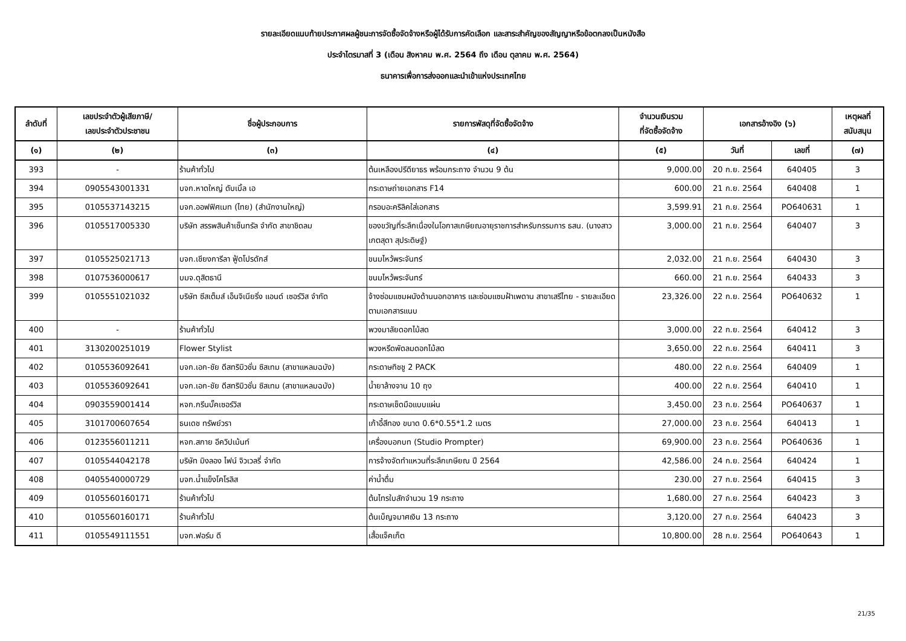รายละเอียดแนบท้ายประกาศผลผู้ชนะการจัดซื้อจัดจ้างหรือผู้ได้รับการคัดเลือก และสาระสำคัญของสัญญาหรือข้อตกลงเป็นหนังสือ
ประจำไตรมาสที่ 3 (เดือน สิงหาคม พ.ศ. 2564 ถึง เดือน ตุลาคม พ.ศ. 2564)
ธนาคารเพื่อการส่งออกและนำเข้าแห่งประเทศไทย
| ลำดับที่ | เลขประจำตัวผู้เสียภาษี/ เลขประจำตัวประชาชน | ชื่อผู้ประกอบการ | รายการพัสดุที่จัดซื้อจัดจ้าง | จำนวนเงินรวม ที่จัดซื้อจัดจ้าง | เอกสารอ้างอิง (๖) | | เหตุผลที่ สนับสนุน |
| --- | --- | --- | --- | --- | --- | --- | --- |
| (๑) | (๒) | (๓) | (๔) | (๕) | วันที่ | เลขที่ | (๗) |
| 393 | - | ร้านค้าทั่วไป | ต้นเหลืองปรีดียาธร พร้อมกระถาง จำนวน 9 ต้น | 9,000.00 | 20 ก.ย. 2564 | 640405 | 3 |
| 394 | 0905543001331 | บจก.หาดใหญ่ ดับเบิ้ล เอ | กระดาษถ่ายเอกสาร F14 | 600.00 | 21 ก.ย. 2564 | 640408 | 1 |
| 395 | 0105537143215 | บจก.ออฟฟิศเมท (ไทย) (สำนักงานใหญ่) | กรอบอะคริลิคใส่เอกสาร | 3,599.91 | 21 ก.ย. 2564 | PO640631 | 1 |
| 396 | 0105517005330 | บริษัท สรรพสินค้าเซ็นทรัล จำกัด สาขาชิดลม | ของขวัญที่ระลึกเนื่องในโอกาสเกษียณอายุราชการสำหรับกรรมการ ธสน. (นางสาวเกตสุดา สุประดิษฐ์) | 3,000.00 | 21 ก.ย. 2564 | 640407 | 3 |
| 397 | 0105525021713 | บจก.เชียงการีลา ฟู้ดโปรดักส์ | ขนมไหว้พระจันทร์ | 2,032.00 | 21 ก.ย. 2564 | 640430 | 3 |
| 398 | 0107536000617 | บมจ.ดุสิตธานี | ขนมไหว้พระจันทร์ | 660.00 | 21 ก.ย. 2564 | 640433 | 3 |
| 399 | 0105551021032 | บริษัท ซีสเต็มส์ เอ็นจิเนียริ่ง แอนด์ เซอร์วิส จำกัด | จ้างซ่อมแซมผนังด้านนอกอาคาร และซ่อมแซมฝ้าเพดาน สาขาเสรีไทย - รายละเอียดตามเอกสารแนบ | 23,326.00 | 22 ก.ย. 2564 | PO640632 | 1 |
| 400 | - | ร้านค้าทั่วไป | พวงมาลัยดอกไม้สด | 3,000.00 | 22 ก.ย. 2564 | 640412 | 3 |
| 401 | 3130200251019 | Flower Stylist | พวงหรีดพัดลมดอกไม้สด | 3,650.00 | 22 ก.ย. 2564 | 640411 | 3 |
| 402 | 0105536092641 | บจก.เอก-ชัย ดีสทริบิวชั่น ซิสเทม (สาขาแหลมฉบัง) | กระดาษทิชชู 2 PACK | 480.00 | 22 ก.ย. 2564 | 640409 | 1 |
| 403 | 0105536092641 | บจก.เอก-ชัย ดีสทริบิวชั่น ซิสเทม (สาขาแหลมฉบัง) | น้ำยาล้างจาน 10 ถุง | 400.00 | 22 ก.ย. 2564 | 640410 | 1 |
| 404 | 0903559001414 | หจก.กรีนบั๊คเซอร์วิส | กระดาษเช็ดมือแบบแผ่น | 3,450.00 | 23 ก.ย. 2564 | PO640637 | 1 |
| 405 | 3101700607654 | ธนเดช ทรัพย์วรา | เก้าอี้สีทอง ขนาด 0.6*0.55*1.2 เมตร | 27,000.00 | 23 ก.ย. 2564 | 640413 | 1 |
| 406 | 0123556011211 | หจก.สกาย อีควิปเม้นท์ | เครื่องบอกบท (Studio Prompter) | 69,900.00 | 23 ก.ย. 2564 | PO640636 | 1 |
| 407 | 0105544042178 | บริษัท มิงลอง ไฟน์ จิวเวลรี่ จำกัด | การจ้างจัดทำแหวนที่ระลึกเกษียณ ปี 2564 | 42,586.00 | 24 ก.ย. 2564 | 640424 | 1 |
| 408 | 0405540000729 | บจก.น้ำแข็งโคโรลิส | ค่าน้ำดื่ม | 230.00 | 27 ก.ย. 2564 | 640415 | 3 |
| 409 | 0105560160171 | ร้านค้าทั่วไป | ต้นไทรใบสักจำนวน 19 กระถาง | 1,680.00 | 27 ก.ย. 2564 | 640423 | 3 |
| 410 | 0105560160171 | ร้านค้าทั่วไป | ต้นเบ็ญจมาศเงิน 13 กระถาง | 3,120.00 | 27 ก.ย. 2564 | 640423 | 3 |
| 411 | 0105549111551 | บจก.ฟอร์ม ดี | เสื้อแจ็คเก็ต | 10,800.00 | 28 ก.ย. 2564 | PO640643 | 1 |
21/35